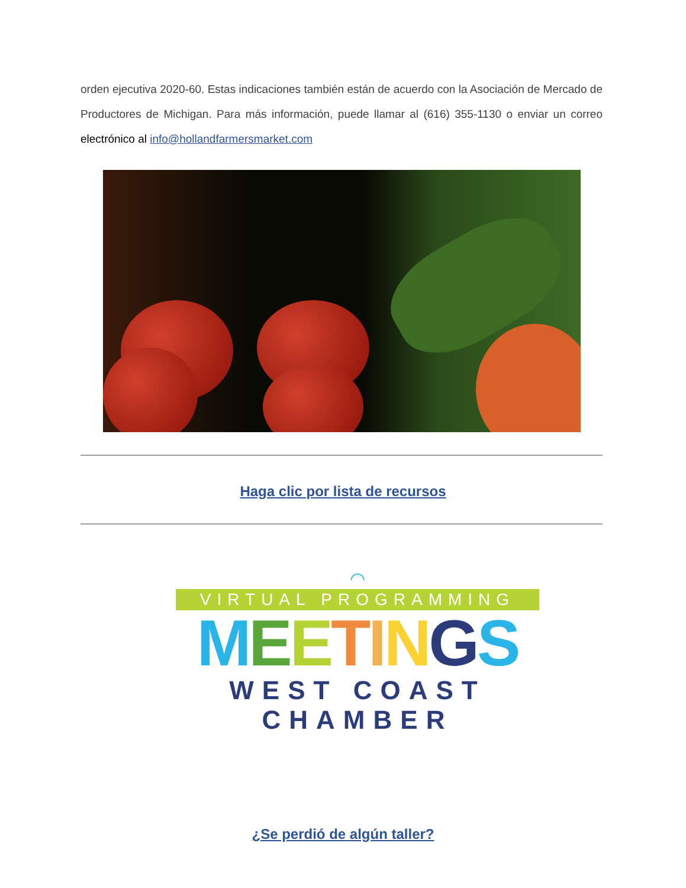orden ejecutiva 2020-60. Estas indicaciones también están de acuerdo con la Asociación de Mercado de Productores de Michigan. Para más información, puede llamar al (616) 355-1130 o enviar un correo electrónico al info@hollandfarmersmarket.com
Haga clic por lista de recursos
◠
VIRTUAL PROGRAMMING
MEETINGS
WEST COAST CHAMBER
¿Se perdió de algún taller?